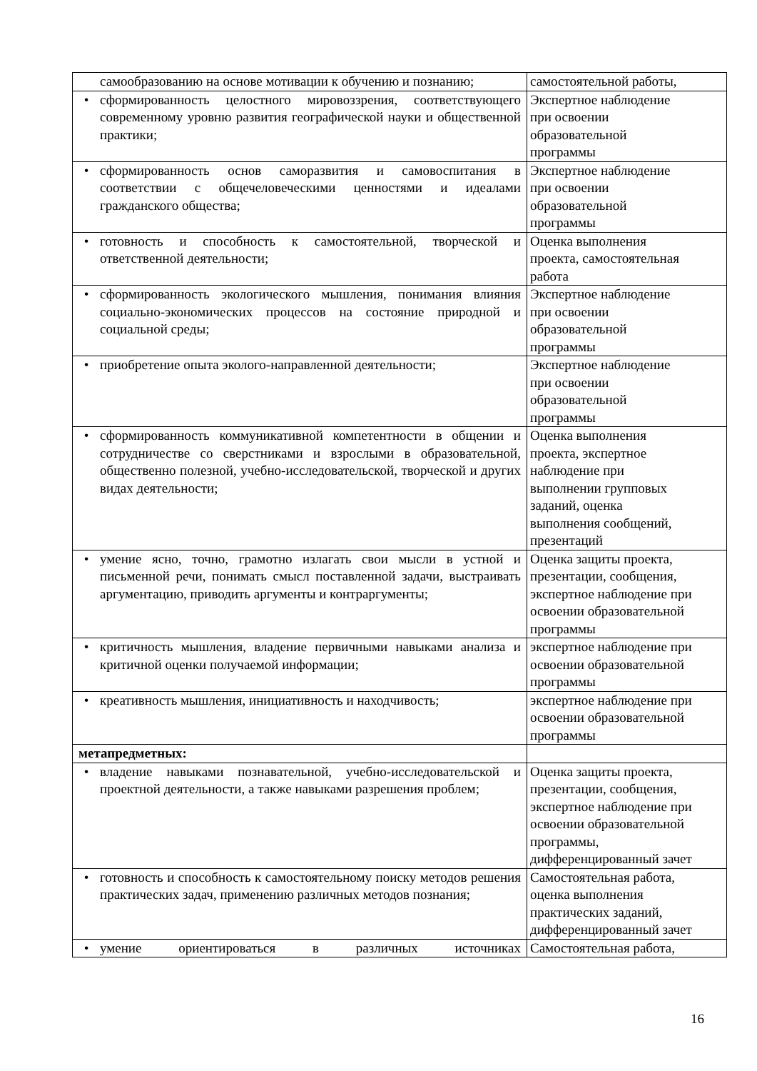| самообразованию на основе мотивации к обучению и познанию; | самостоятельной работы, |
| • сформированность целостного мировоззрения, соответствующего современному уровню развития географической науки и общественной практики; | Экспертное наблюдение при освоении образовательной программы |
| • сформированность основ саморазвития и самовоспитания в соответствии с общечеловеческими ценностями и идеалами гражданского общества; | Экспертное наблюдение при освоении образовательной программы |
| • готовность и способность к самостоятельной, творческой и ответственной деятельности; | Оценка выполнения проекта, самостоятельная работа |
| • сформированность экологического мышления, понимания влияния социально-экономических процессов на состояние природной и социальной среды; | Экспертное наблюдение при освоении образовательной программы |
| • приобретение опыта эколого-направленной деятельности; | Экспертное наблюдение при освоении образовательной программы |
| • сформированность коммуникативной компетентности в общении и сотрудничестве со сверстниками и взрослыми в образовательной, общественно полезной, учебно-исследовательской, творческой и других видах деятельности; | Оценка выполнения проекта, экспертное наблюдение при выполнении групповых заданий, оценка выполнения сообщений, презентаций |
| • умение ясно, точно, грамотно излагать свои мысли в устной и письменной речи, понимать смысл поставленной задачи, выстраивать аргументацию, приводить аргументы и контраргументы; | Оценка защиты проекта, презентации, сообщения, экспертное наблюдение при освоении образовательной программы |
| • критичность мышления, владение первичными навыками анализа и критичной оценки получаемой информации; | экспертное наблюдение при освоении образовательной программы |
| • креативность мышления, инициативность и находчивость; | экспертное наблюдение при освоении образовательной программы |
| метапредметных: | |
| • владение навыками познавательной, учебно-исследовательской и проектной деятельности, а также навыками разрешения проблем; | Оценка защиты проекта, презентации, сообщения, экспертное наблюдение при освоении образовательной программы, дифференцированный зачет |
| • готовность и способность к самостоятельному поиску методов решения практических задач, применению различных методов познания; | Самостоятельная работа, оценка выполнения практических заданий, дифференцированный зачет |
| • умение ориентироваться в различных источниках | Самостоятельная работа, |
16